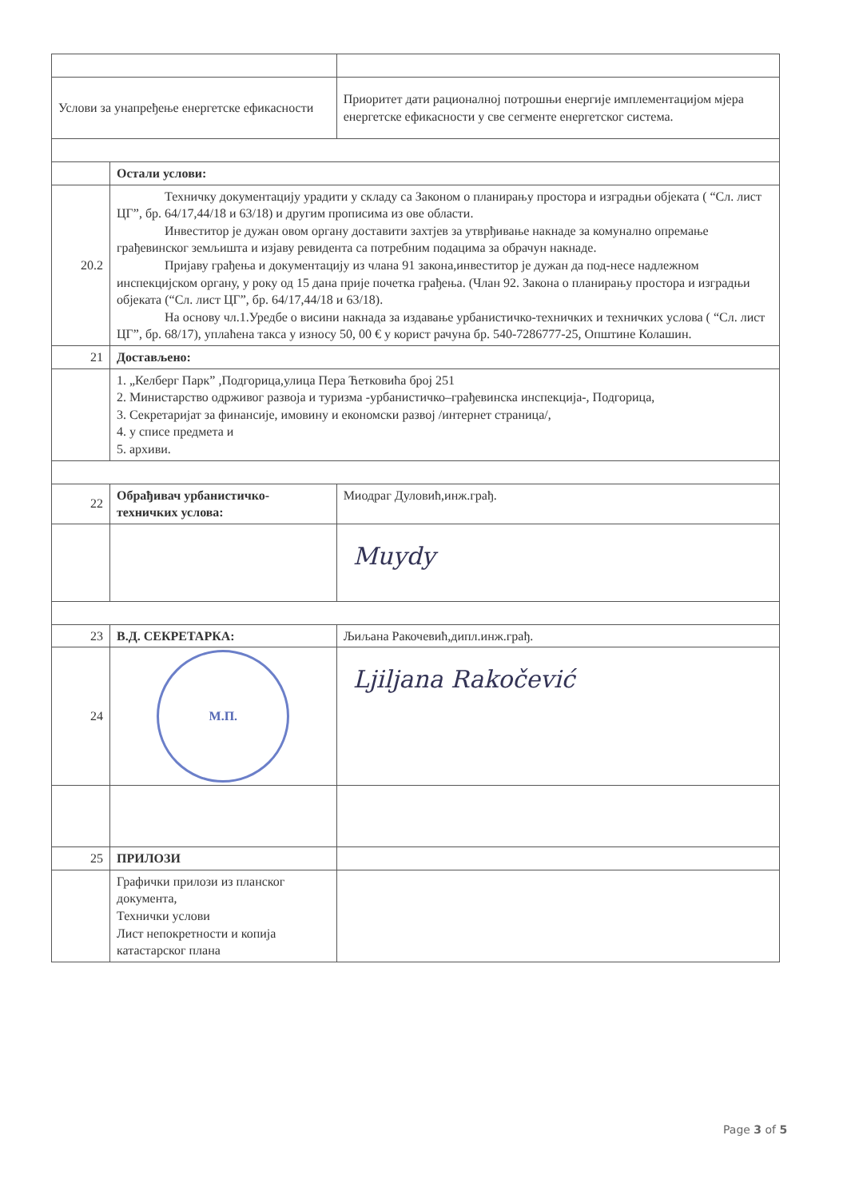| Услови за унапређење енергетске ефикасности | | Приоритет дати рационалној потрошњи енергије имплементацијом мјера енергетске ефикасности у све сегменте енергетског система. | |
| | Остали услови: | | |
| 20.2 | Техничку документацију урадити у складу са Законом о планирању простора и изградњи објеката ( “Сл. лист ЦГ”, бр. 64/17,44/18 и 63/18) и другим прописима из ове области. Инвеститор је дужан овом органу доставити захтјев за утврђивање накнаде за комунално опремање грађевинског земљишта и изјаву ревидента са потребним подацима за обрачун накнаде. Пријаву грађења и документацију из члана 91 закона,инвеститор је дужан да под-несе надлежном инспекцијском органу, у року од 15 дана прије почетка грађења. (Члан 92. Закона о планирању простора и изградњи објеката (“Сл. лист ЦГ”, бр. 64/17,44/18 и 63/18). На основу чл.1.Уредбе о висини накнада за издавање урбанистичко-техничких и техничких услова ( “Сл. лист ЦГ”, бр. 68/17), уплаћена такса у износу 50, 00 € у корист рачуна бр. 540-7286777-25, Општине Колашин. | | |
| 21 | Достављено: | | |
| | 1. „Келберг Парк” ,Подгорица,улица Пера Ћетковића број 251 2. Министарство одрживог развоја и туризма -урбанистичко–грађевинска инспекција-, Подгорица, 3. Секретаријат за финансије, имовину и економски развој /интернет страница/, 4. у списе предмета и 5. архиви. | | |
| 22 | Обрађивач урбанистичко-техничких услова: | | Миодраг Дуловић,инж.грађ. |
| | | | Muydy |
| 23 | В.Д. СЕКРЕТАРКА: | | Љиљана Ракочевић,дипл.инж.грађ. |
| 24 | М.П. | | Ljiljana Rakočević |
| 25 | ПРИЛОЗИ | | |
| | Графички прилози из планског документа, Технички услови Лист непокретности и копија катастарског плана | | |
Page 3 of 5